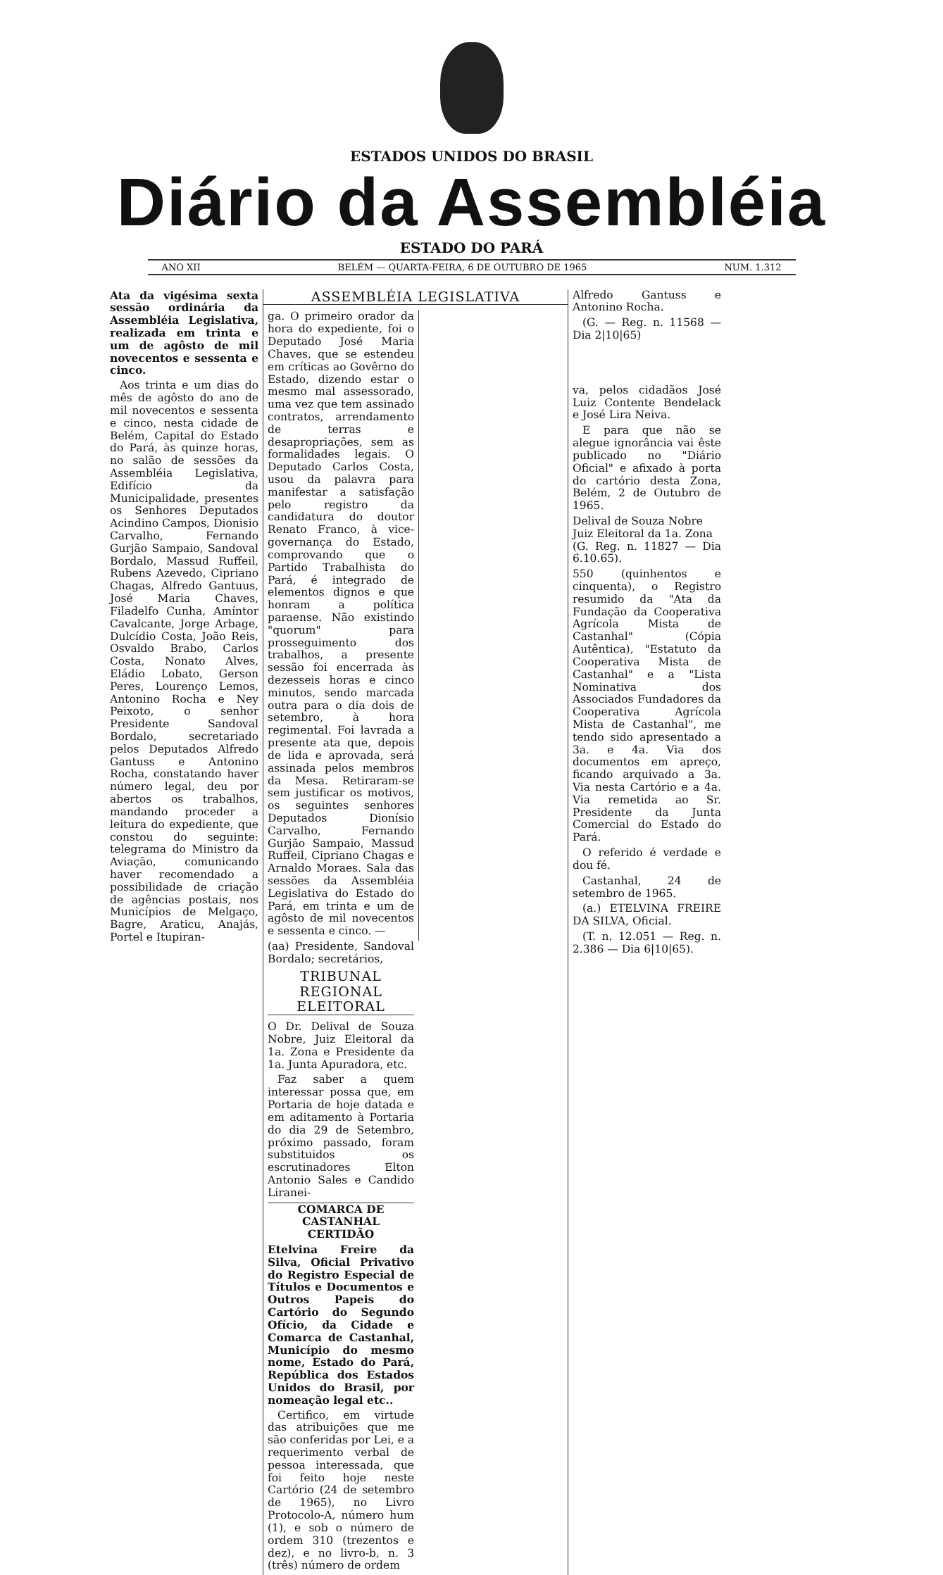ESTADOS UNIDOS DO BRASIL
Diário da Assembléia
ESTADO DO PARÁ
ANO XII BELÉM — QUARTA-FEIRA, 6 DE OUTUBRO DE 1965 NUM. 1.312
Ata da vigésima sexta sessão ordinária da Assembléia Legislativa, realizada em trinta e um de agôsto de mil novecentos e sessenta e cinco.
Aos trinta e um dias do mês de agôsto do ano de mil novecentos e sessenta e cinco, nesta cidade de Belém, Capital do Estado do Pará, às quinze horas, no salão de sessões da Assembléia Legislativa, Edifício da Municipalidade, presentes os Senhores Deputados Acindino Campos, Dionisio Carvalho, Fernando Gurjão Sampaio, Sandoval Bordalo, Massud Ruffeil, Rubens Azevedo, Cipriano Chagas, Alfredo Gantuus, José Maria Chaves, Filadelfo Cunha, Amíntor Cavalcante, Jorge Arbage, Dulcídio Costa, João Reis, Osvaldo Brabo, Carlos Costa, Nonato Alves, Eládio Lobato, Gerson Peres, Lourenço Lemos, Antonino Rocha e Ney Peixoto, o senhor Presidente Sandoval Bordalo, secretariado pelos Deputados Alfredo Gantuss e Antonino Rocha, constatando haver número legal, deu por abertos os trabalhos, mandando proceder a leitura do expediente, que constou do seguinte: telegrama do Ministro da Aviação, comunicando haver recomendado a possibilidade de criação de agências postais, nos Municípios de Melgaço, Bagre, Araticu, Anajás, Portel e Itupiran-
ASSEMBLÉIA LEGISLATIVA
ga. O primeiro orador da hora do expediente, foi o Deputado José Maria Chaves, que se estendeu em críticas ao Govêrno do Estado, dizendo estar o mesmo mal assessorado, uma vez que tem assinado contratos, arrendamento de terras e desapropriações, sem as formalidades legais. O Deputado Carlos Costa, usou da palavra para manifestar a satisfação pelo registro da candidatura do doutor Renato Franco, à vice-governança do Estado, comprovando que o Partido Trabalhista do Pará, é integrado de elementos dignos e que honram a política paraense. Não existindo "quorum" para prosseguimento dos trabalhos, a presente sessão foi encerrada às dezesseis horas e cinco minutos, sendo marcada outra para o dia dois de setembro, à hora regimental. Foi lavrada a presente ata que, depois de lida e aprovada, será assinada pelos membros da Mesa. Retiraram-se sem justificar os motivos, os seguintes senhores Deputados Dionísio Carvalho, Fernando Gurjão Sampaio, Massud Ruffeil, Cipriano Chagas e Arnaldo Moraes. Sala das sessões da Assembléia Legislativa do Estado do Pará, em trinta e um de agôsto de mil novecentos e sessenta e cinco. —
(aa) Presidente, Sandoval Bordalo; secretários,
TRIBUNAL REGIONAL ELEITORAL
O Dr. Delival de Souza Nobre, Juiz Eleitoral da 1a. Zona e Presidente da 1a. Junta Apuradora, etc.
Faz saber a quem interessar possa que, em Portaria de hoje datada e em aditamento à Portaria do dia 29 de Setembro, próximo passado, foram substituidos os escrutinadores Elton Antonio Sales e Candido Liranei-
COMARCA DE CASTANHAL
CERTIDÃO
Etelvina Freire da Silva, Oficial Privativo do Registro Especial de Títulos e Documentos e Outros Papeis do Cartório do Segundo Ofício, da Cidade e Comarca de Castanhal, Município do mesmo nome, Estado do Pará, República dos Estados Unidos do Brasil, por nomeação legal etc..
Certifico, em virtude das atribuições que me são conferidas por Lei, e a requerimento verbal de pessoa interessada, que foi feito hoje neste Cartório (24 de setembro de 1965), no Livro Protocolo-A, número hum (1), e sob o número de ordem 310 (trezentos e dez), e no livro-b, n. 3 (três) número de ordem
Alfredo Gantuss e Antonino Rocha.
(G. — Reg. n. 11568 — Dia 2|10|65)
va, pelos cidadãos José Luiz Contente Bendelack e José Lira Neiva.
E para que não se alegue ignorância vai êste publicado no "Diário Oficial" e afixado à porta do cartório desta Zona, Belém, 2 de Outubro de 1965.
Delival de Souza Nobre
Juiz Eleitoral da 1a. Zona
(G. Reg. n. 11827 — Dia 6.10.65).
550 (quinhentos e cinquenta), o Registro resumido da "Ata da Fundação da Cooperativa Agrícola Mista de Castanhal" (Cópia Autêntica), "Estatuto da Cooperativa Mista de Castanhal" e a "Lista Nominativa dos Associados Fundadores da Cooperativa Agrícola Mista de Castanhal", me tendo sido apresentado a 3a. e 4a. Via dos documentos em apreço, ficando arquivado a 3a. Via nesta Cartório e a 4a. Via remetida ao Sr. Presidente da Junta Comercial do Estado do Pará.
O referido é verdade e dou fé.
Castanhal, 24 de setembro de 1965.
(a.) ETELVINA FREIRE DA SILVA, Oficial.
(T. n. 12.051 — Reg. n. 2.386 — Dia 6|10|65).